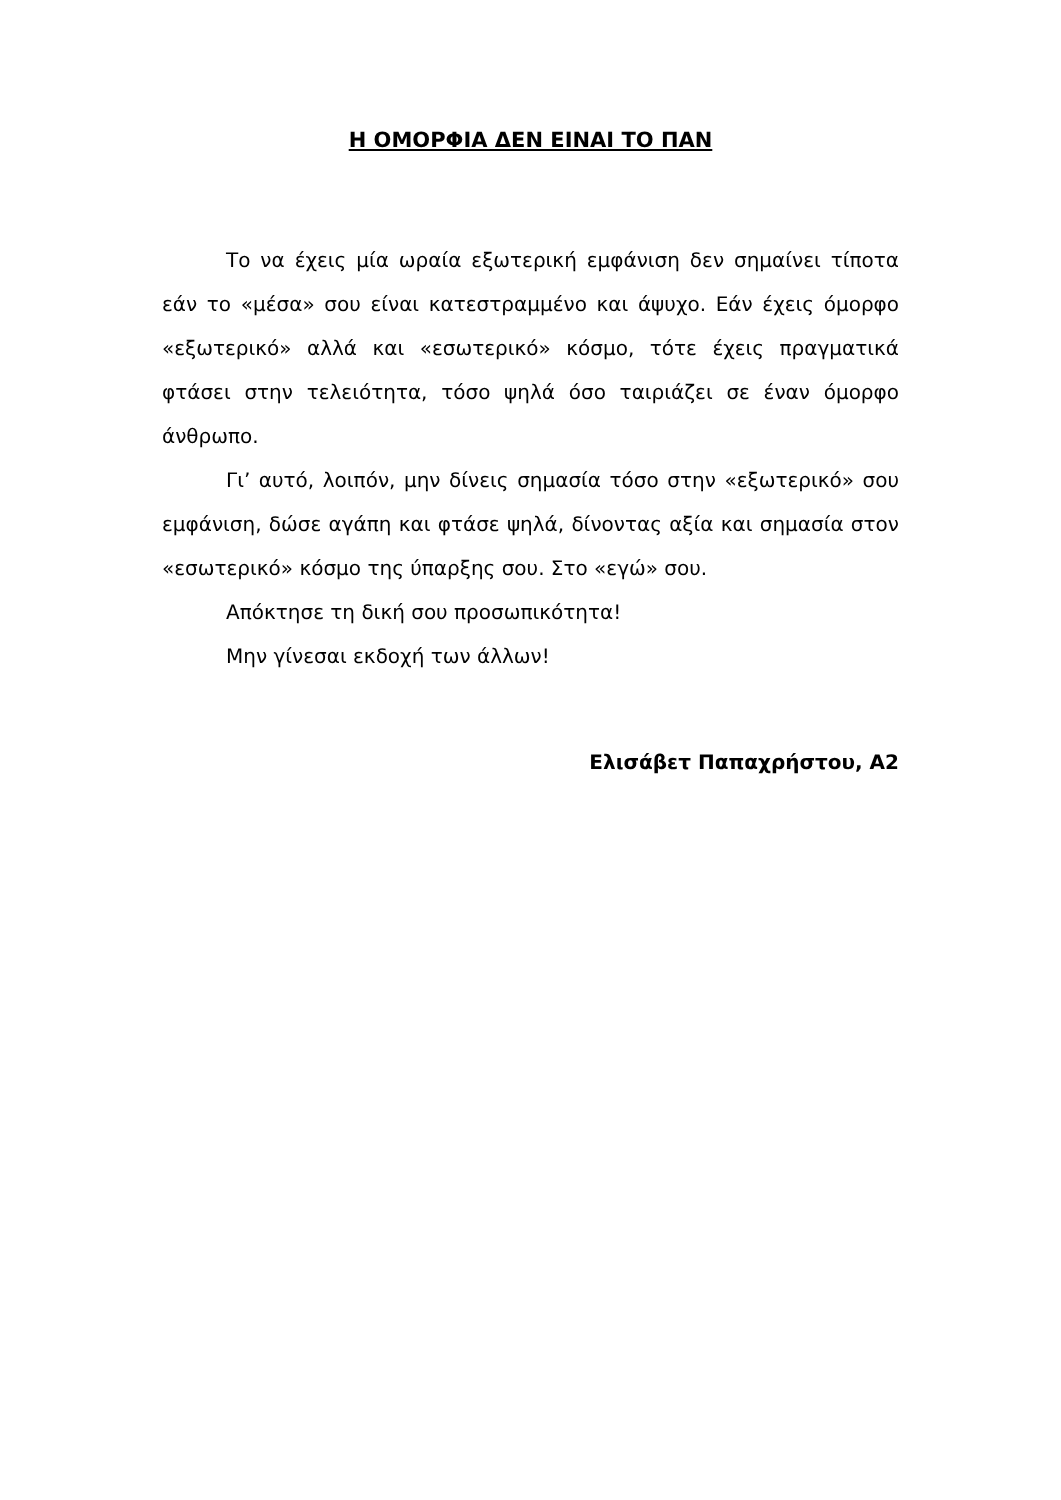Η ΟΜΟΡΦΙΑ ΔΕΝ ΕΙΝΑΙ ΤΟ ΠΑΝ
Το να έχεις μία ωραία εξωτερική εμφάνιση δεν σημαίνει τίποτα εάν το «μέσα» σου είναι κατεστραμμένο και άψυχο. Εάν έχεις όμορφο «εξωτερικό» αλλά και «εσωτερικό» κόσμο, τότε έχεις πραγματικά φτάσει στην τελειότητα, τόσο ψηλά όσο ταιριάζει σε έναν όμορφο άνθρωπο.
Γι’ αυτό, λοιπόν, μην δίνεις σημασία τόσο στην «εξωτερικό» σου εμφάνιση, δώσε αγάπη και φτάσε ψηλά, δίνοντας αξία και σημασία στον «εσωτερικό» κόσμο της ύπαρξης σου. Στο «εγώ» σου.
Απόκτησε τη δική σου προσωπικότητα!
Μην γίνεσαι εκδοχή των άλλων!
Ελισάβετ Παπαχρήστου, Α2